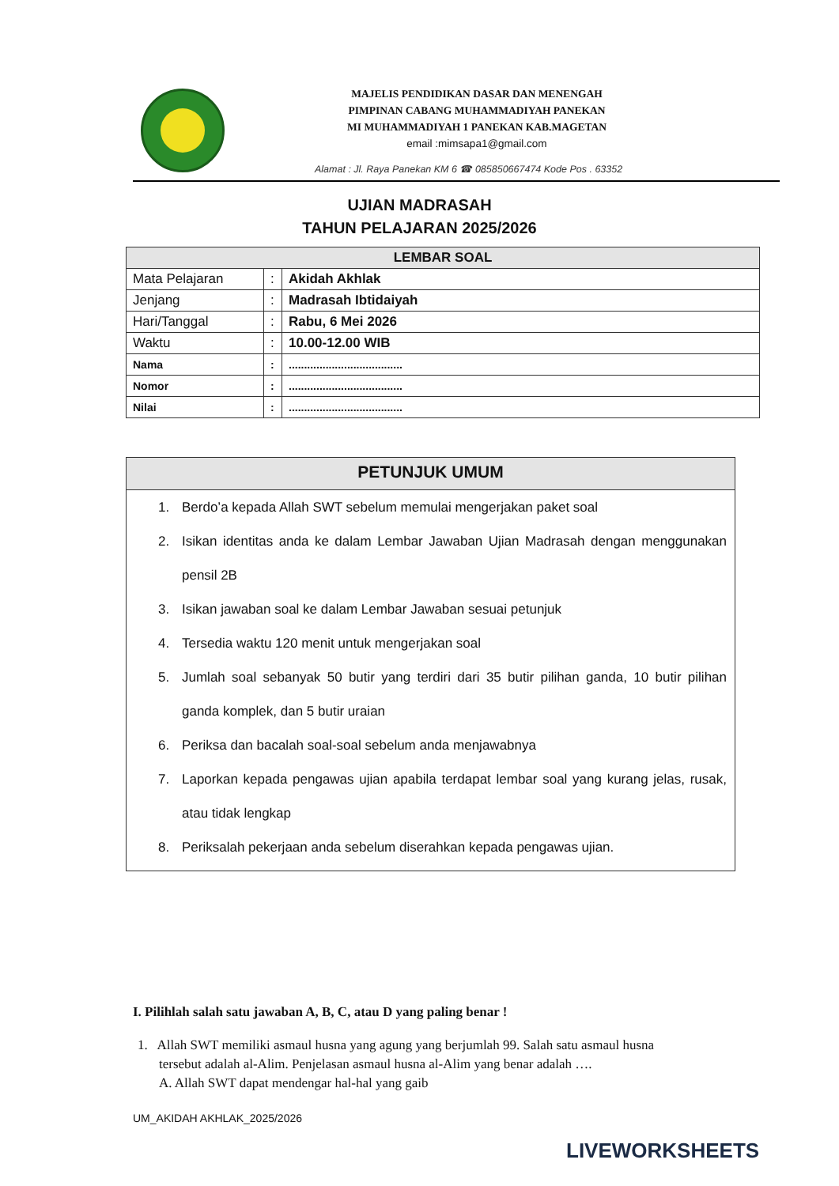MAJELIS PENDIDIKAN DASAR DAN MENENGAH
PIMPINAN CABANG MUHAMMADIYAH PANEKAN
MI MUHAMMADIYAH 1 PANEKAN KAB.MAGETAN
email :mimsapa1@gmail.com
Alamat : Jl. Raya Panekan KM 6 ☎ 085850667474 Kode Pos . 63352
UJIAN MADRASAH
TAHUN PELAJARAN 2025/2026
| LEMBAR SOAL | | |
| --- | --- | --- |
| Mata Pelajaran | : | Akidah Akhlak |
| Jenjang | : | Madrasah Ibtidaiyah |
| Hari/Tanggal | : | Rabu, 6 Mei 2026 |
| Waktu | : | 10.00-12.00 WIB |
| Nama | : | ..................................... |
| Nomor | : | ..................................... |
| Nilai | : | ..................................... |
PETUNJUK UMUM
1. Berdo’a kepada Allah SWT sebelum memulai mengerjakan paket soal
2. Isikan identitas anda ke dalam Lembar Jawaban Ujian Madrasah dengan menggunakan pensil 2B
3. Isikan jawaban soal ke dalam Lembar Jawaban sesuai petunjuk
4. Tersedia waktu 120 menit untuk mengerjakan soal
5. Jumlah soal sebanyak 50 butir yang terdiri dari 35 butir pilihan ganda, 10 butir pilihan ganda komplek, dan 5 butir uraian
6. Periksa dan bacalah soal-soal sebelum anda menjawabnya
7. Laporkan kepada pengawas ujian apabila terdapat lembar soal yang kurang jelas, rusak, atau tidak lengkap
8. Periksalah pekerjaan anda sebelum diserahkan kepada pengawas ujian.
I. Pilihlah salah satu jawaban A, B, C, atau D yang paling benar !
1. Allah SWT memiliki asmaul husna yang agung yang berjumlah 99. Salah satu asmaul husna
tersebut adalah al-Alim. Penjelasan asmaul husna al-Alim yang benar adalah ….
A. Allah SWT dapat mendengar hal-hal yang gaib
UM_AKIDAH AKHLAK_2025/2026
LIVEWORKSHEETS